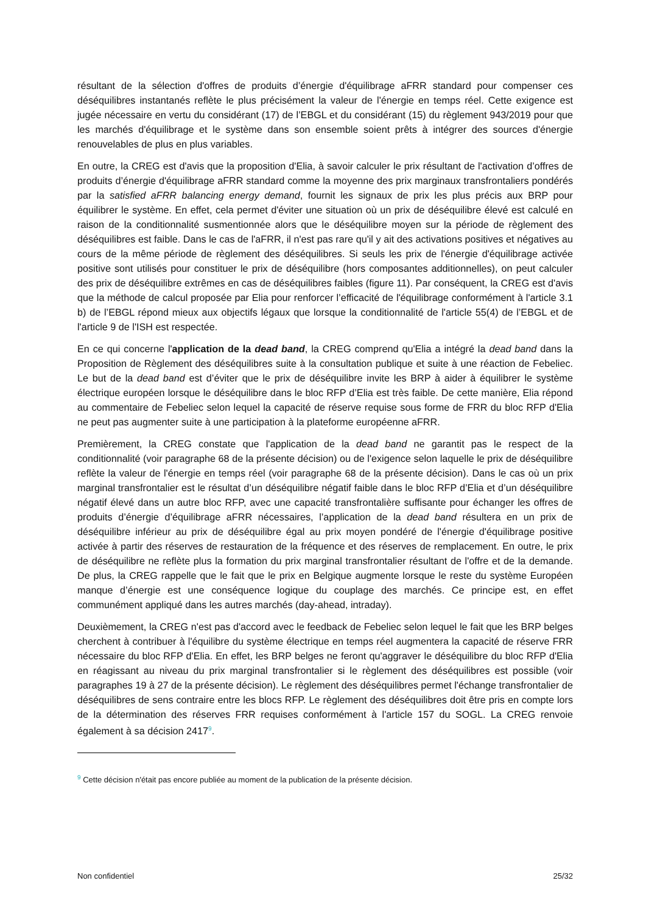résultant de la sélection d'offres de produits d’énergie d'équilibrage aFRR standard pour compenser ces déséquilibres instantanés reflète le plus précisément la valeur de l'énergie en temps réel. Cette exigence est jugée nécessaire en vertu du considérant (17) de l’EBGL et du considérant (15) du règlement 943/2019 pour que les marchés d'équilibrage et le système dans son ensemble soient prêts à intégrer des sources d'énergie renouvelables de plus en plus variables.
En outre, la CREG est d'avis que la proposition d'Elia, à savoir calculer le prix résultant de l'activation d’offres de produits d’énergie d'équilibrage aFRR standard comme la moyenne des prix marginaux transfrontaliers pondérés par la satisfied aFRR balancing energy demand, fournit les signaux de prix les plus précis aux BRP pour équilibrer le système. En effet, cela permet d'éviter une situation où un prix de déséquilibre élevé est calculé en raison de la conditionnalité susmentionnée alors que le déséquilibre moyen sur la période de règlement des déséquilibres est faible. Dans le cas de l'aFRR, il n'est pas rare qu'il y ait des activations positives et négatives au cours de la même période de règlement des déséquilibres. Si seuls les prix de l'énergie d'équilibrage activée positive sont utilisés pour constituer le prix de déséquilibre (hors composantes additionnelles), on peut calculer des prix de déséquilibre extrêmes en cas de déséquilibres faibles (figure 11). Par conséquent, la CREG est d'avis que la méthode de calcul proposée par Elia pour renforcer l’efficacité de l'équilibrage conformément à l'article 3.1 b) de l’EBGL répond mieux aux objectifs légaux que lorsque la conditionnalité de l'article 55(4) de l’EBGL et de l'article 9 de l'ISH est respectée.
En ce qui concerne l'application de la dead band, la CREG comprend qu'Elia a intégré la dead band dans la Proposition de Règlement des déséquilibres suite à la consultation publique et suite à une réaction de Febeliec. Le but de la dead band est d’éviter que le prix de déséquilibre invite les BRP à aider à équilibrer le système électrique européen lorsque le déséquilibre dans le bloc RFP d’Elia est très faible. De cette manière, Elia répond au commentaire de Febeliec selon lequel la capacité de réserve requise sous forme de FRR du bloc RFP d'Elia ne peut pas augmenter suite à une participation à la plateforme européenne aFRR.
Premièrement, la CREG constate que l'application de la dead band ne garantit pas le respect de la conditionnalité (voir paragraphe 68 de la présente décision) ou de l'exigence selon laquelle le prix de déséquilibre reflète la valeur de l'énergie en temps réel (voir paragraphe 68 de la présente décision). Dans le cas où un prix marginal transfrontalier est le résultat d’un déséquilibre négatif faible dans le bloc RFP d’Elia et d’un déséquilibre négatif élevé dans un autre bloc RFP, avec une capacité transfrontalière suffisante pour échanger les offres de produits d’énergie d’équilibrage aFRR nécessaires, l’application de la dead band résultera en un prix de déséquilibre inférieur au prix de déséquilibre égal au prix moyen pondéré de l'énergie d'équilibrage positive activée à partir des réserves de restauration de la fréquence et des réserves de remplacement. En outre, le prix de déséquilibre ne reflète plus la formation du prix marginal transfrontalier résultant de l'offre et de la demande. De plus, la CREG rappelle que le fait que le prix en Belgique augmente lorsque le reste du système Européen manque d’énergie est une conséquence logique du couplage des marchés. Ce principe est, en effet communément appliqué dans les autres marchés (day-ahead, intraday).
Deuxièmement, la CREG n'est pas d'accord avec le feedback de Febeliec selon lequel le fait que les BRP belges cherchent à contribuer à l'équilibre du système électrique en temps réel augmentera la capacité de réserve FRR nécessaire du bloc RFP d'Elia. En effet, les BRP belges ne feront qu'aggraver le déséquilibre du bloc RFP d'Elia en réagissant au niveau du prix marginal transfrontalier si le règlement des déséquilibres est possible (voir paragraphes 19 à 27 de la présente décision). Le règlement des déséquilibres permet l'échange transfrontalier de déséquilibres de sens contraire entre les blocs RFP. Le règlement des déséquilibres doit être pris en compte lors de la détermination des réserves FRR requises conformément à l'article 157 du SOGL. La CREG renvoie également à sa décision 2417<sup>9</sup>.
<sup>9</sup> Cette décision n'était pas encore publiée au moment de la publication de la présente décision.
Non confidentiel 25/32